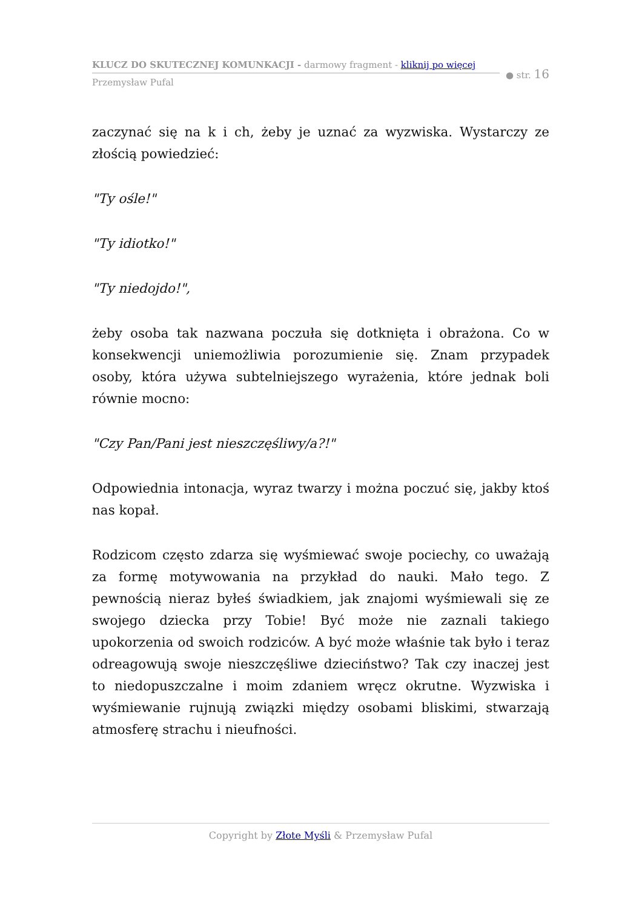KLUCZ DO SKUTECZNEJ KOMUNKACJI - darmowy fragment - kliknij po więcej
Przemysław Pufal
● str. 16
zaczynać się na k i ch, żeby je uznać za wyzwiska. Wystarczy ze złością powiedzieć:
"Ty ośle!"
"Ty idiotko!"
"Ty niedojdo!",
żeby osoba tak nazwana poczuła się dotknięta i obrażona. Co w konsekwencji uniemożliwia porozumienie się. Znam przypadek osoby, która używa subtelniejszego wyrażenia, które jednak boli równie mocno:
"Czy Pan/Pani jest nieszczęśliwy/a?!"
Odpowiednia intonacja, wyraz twarzy i można poczuć się, jakby ktoś nas kopał.
Rodzicom często zdarza się wyśmiewać swoje pociechy, co uważają za formę motywowania na przykład do nauki. Mało tego. Z pewnością nieraz byłeś świadkiem, jak znajomi wyśmiewali się ze swojego dziecka przy Tobie! Być może nie zaznali takiego upokorzenia od swoich rodziców. A być może właśnie tak było i teraz odreagowują swoje nieszczęśliwe dzieciństwo? Tak czy inaczej jest to niedopuszczalne i moim zdaniem wręcz okrutne. Wyzwiska i wyśmiewanie rujnują związki między osobami bliskimi, stwarzają atmosferę strachu i nieufności.
Copyright by Złote Myśli & Przemysław Pufal